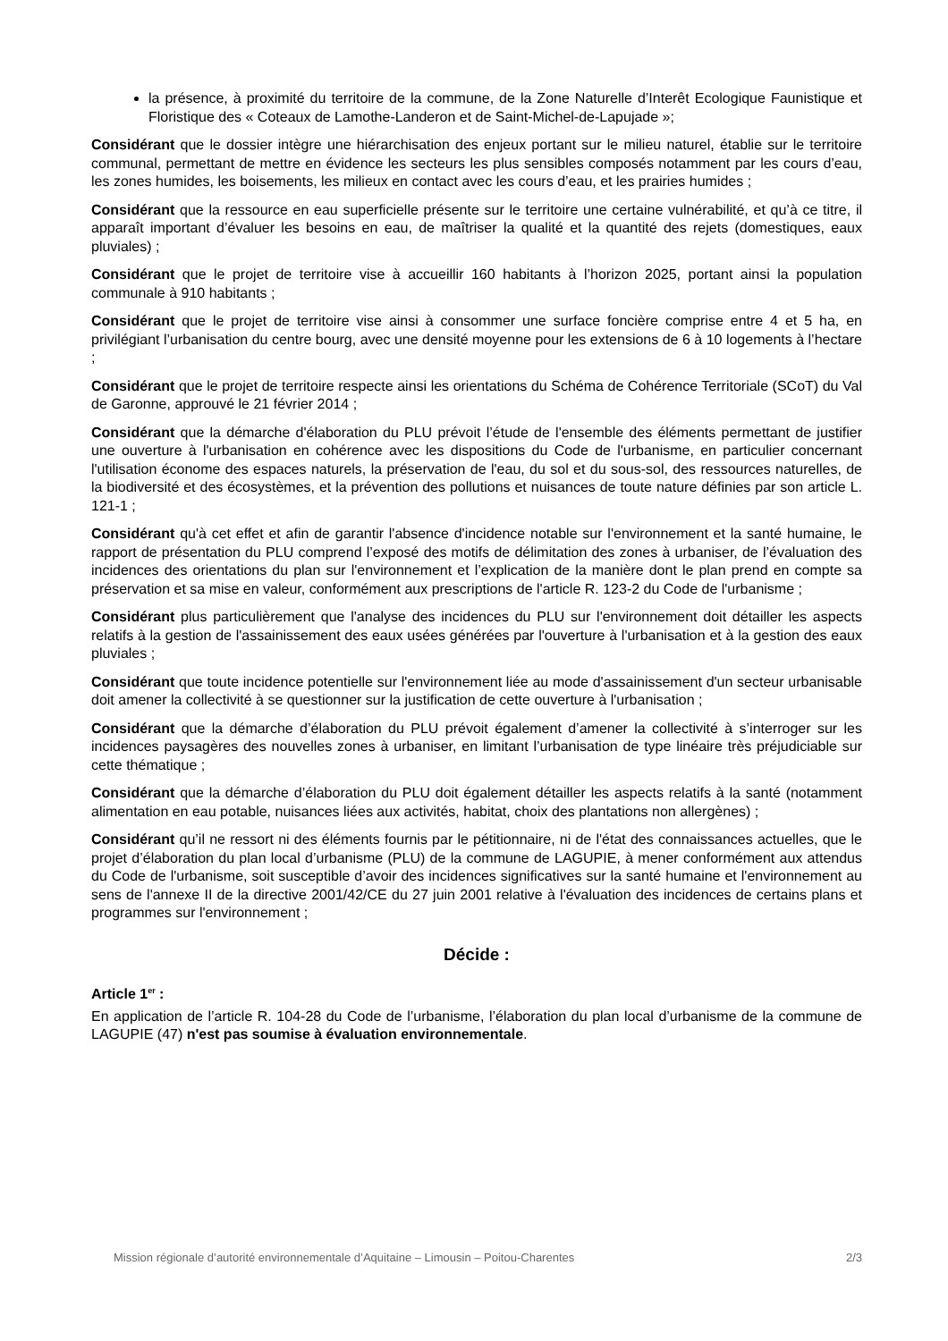la présence, à proximité du territoire de la commune, de la Zone Naturelle d’Interêt Ecologique Faunistique et Floristique des « Coteaux de Lamothe-Landeron et de Saint-Michel-de-Lapujade »;
Considérant que le dossier intègre une hiérarchisation des enjeux portant sur le milieu naturel, établie sur le territoire communal, permettant de mettre en évidence les secteurs les plus sensibles composés notamment par les cours d’eau, les zones humides, les boisements, les milieux en contact avec les cours d’eau, et les prairies humides ;
Considérant que la ressource en eau superficielle présente sur le territoire une certaine vulnérabilité, et qu’à ce titre, il apparaît important d’évaluer les besoins en eau, de maîtriser la qualité et la quantité des rejets (domestiques, eaux pluviales) ;
Considérant que le projet de territoire vise à accueillir 160 habitants à l’horizon 2025, portant ainsi la population communale à 910 habitants ;
Considérant que le projet de territoire vise ainsi à consommer une surface foncière comprise entre 4 et 5 ha, en privilégiant l’urbanisation du centre bourg, avec une densité moyenne pour les extensions de 6 à 10 logements à l’hectare ;
Considérant que le projet de territoire respecte ainsi les orientations du Schéma de Cohérence Territoriale (SCoT) du Val de Garonne, approuvé le 21 février 2014 ;
Considérant que la démarche d'élaboration du PLU prévoit l’étude de l'ensemble des éléments permettant de justifier une ouverture à l'urbanisation en cohérence avec les dispositions du Code de l'urbanisme, en particulier concernant l'utilisation économe des espaces naturels, la préservation de l'eau, du sol et du sous-sol, des ressources naturelles, de la biodiversité et des écosystèmes, et la prévention des pollutions et nuisances de toute nature définies par son article L. 121-1 ;
Considérant qu'à cet effet et afin de garantir l'absence d'incidence notable sur l'environnement et la santé humaine, le rapport de présentation du PLU comprend l’exposé des motifs de délimitation des zones à urbaniser, de l’évaluation des incidences des orientations du plan sur l'environnement et l’explication de la manière dont le plan prend en compte sa préservation et sa mise en valeur, conformément aux prescriptions de l'article R. 123-2 du Code de l'urbanisme ;
Considérant plus particulièrement que l'analyse des incidences du PLU sur l'environnement doit détailler les aspects relatifs à la gestion de l'assainissement des eaux usées générées par l'ouverture à l'urbanisation et à la gestion des eaux pluviales ;
Considérant que toute incidence potentielle sur l'environnement liée au mode d'assainissement d'un secteur urbanisable doit amener la collectivité à se questionner sur la justification de cette ouverture à l'urbanisation ;
Considérant que la démarche d’élaboration du PLU prévoit également d’amener la collectivité à s’interroger sur les incidences paysagères des nouvelles zones à urbaniser, en limitant l’urbanisation de type linéaire très préjudiciable sur cette thématique ;
Considérant que la démarche d’élaboration du PLU doit également détailler les aspects relatifs à la santé (notamment alimentation en eau potable, nuisances liées aux activités, habitat, choix des plantations non allergènes) ;
Considérant qu’il ne ressort ni des éléments fournis par le pétitionnaire, ni de l'état des connaissances actuelles, que le projet d’élaboration du plan local d’urbanisme (PLU) de la commune de LAGUPIE, à mener conformément aux attendus du Code de l'urbanisme, soit susceptible d’avoir des incidences significatives sur la santé humaine et l'environnement au sens de l'annexe II de la directive 2001/42/CE du 27 juin 2001 relative à l'évaluation des incidences de certains plans et programmes sur l'environnement ;
Décide :
Article 1<sup>er</sup> :
En application de l’article R. 104-28 du Code de l’urbanisme, l’élaboration du plan local d’urbanisme de la commune de LAGUPIE (47) n'est pas soumise à évaluation environnementale.
Mission régionale d’autorité environnementale d’Aquitaine – Limousin – Poitou-Charentes 2/3